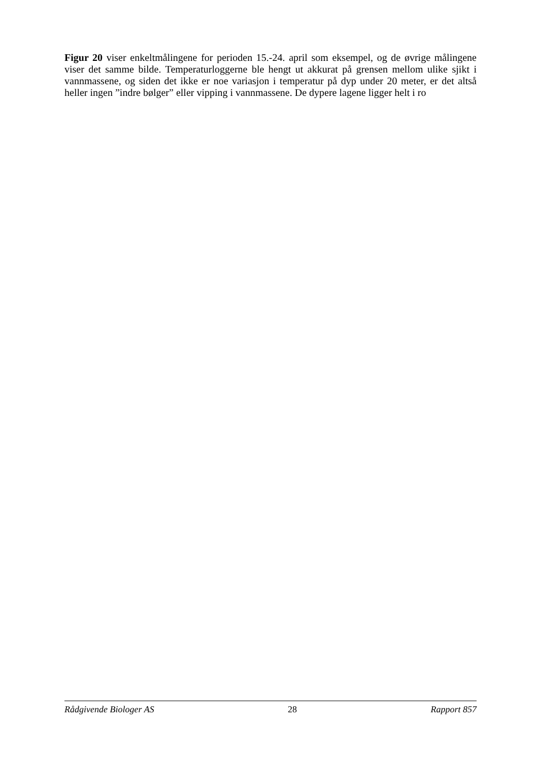Figur 20 viser enkeltmålingene for perioden 15.-24. april som eksempel, og de øvrige målingene viser det samme bilde. Temperaturloggerne ble hengt ut akkurat på grensen mellom ulike sjikt i vannmassene, og siden det ikke er noe variasjon i temperatur på dyp under 20 meter, er det altså heller ingen ”indre bølger” eller vipping i vannmassene. De dypere lagene ligger helt i ro
Rådgivende Biologer AS 28 Rapport 857